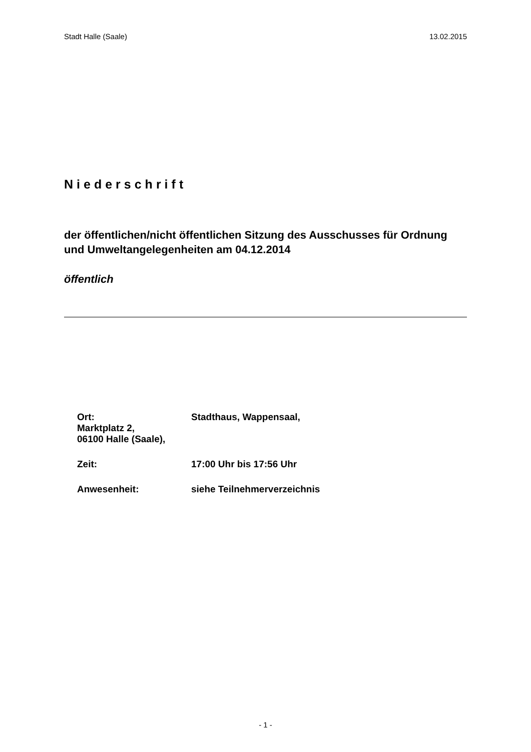Stadt Halle (Saale) 13.02.2015
Niederschrift
der öffentlichen/nicht öffentlichen Sitzung des Ausschusses für Ordnung und Umweltangelegenheiten am 04.12.2014
öffentlich
Ort:
Marktplatz 2,
06100 Halle (Saale),
Stadthaus, Wappensaal,
Zeit: 17:00 Uhr bis 17:56 Uhr
Anwesenheit: siehe Teilnehmerverzeichnis
- 1 -